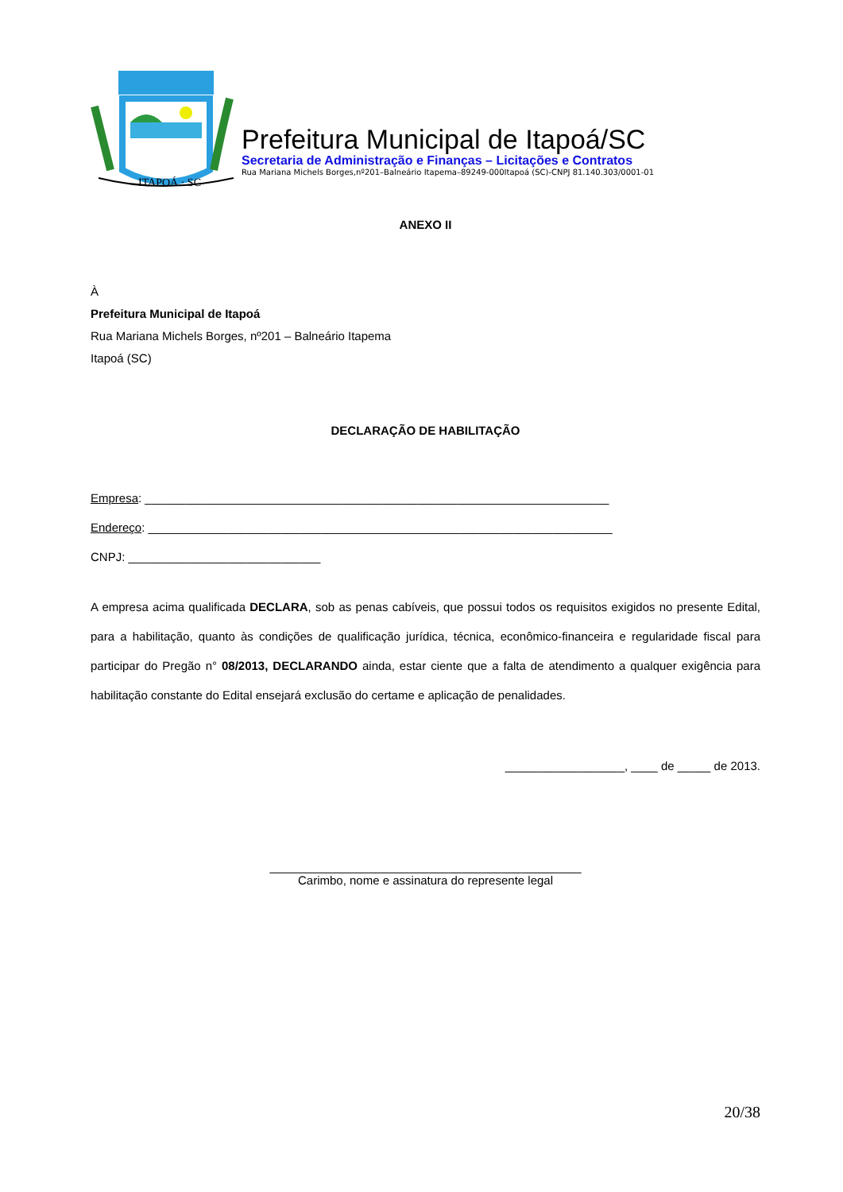ITAPOÁ · SC
Prefeitura Municipal de Itapoá/SC
Secretaria de Administração e Finanças – Licitações e Contratos
Rua Mariana Michels Borges,nº201–Balneário Itapema–89249-000Itapoá (SC)-CNPJ 81.140.303/0001-01
ANEXO II
À
Prefeitura Municipal de Itapoá
Rua Mariana Michels Borges, nº201 – Balneário Itapema
Itapoá (SC)
DECLARAÇÃO DE HABILITAÇÃO
Empresa: ______________________________________________________________________
Endereço: ______________________________________________________________________
CNPJ: _____________________________
A empresa acima qualificada DECLARA, sob as penas cabíveis, que possui todos os requisitos exigidos no presente Edital, para a habilitação, quanto às condições de qualificação jurídica, técnica, econômico-financeira e regularidade fiscal para participar do Pregão n° 08/2013, DECLARANDO ainda, estar ciente que a falta de atendimento a qualquer exigência para habilitação constante do Edital ensejará exclusão do certame e aplicação de penalidades.
__________________, ____ de _____ de 2013.
_______________________________________________
Carimbo, nome e assinatura do represente legal
20/38